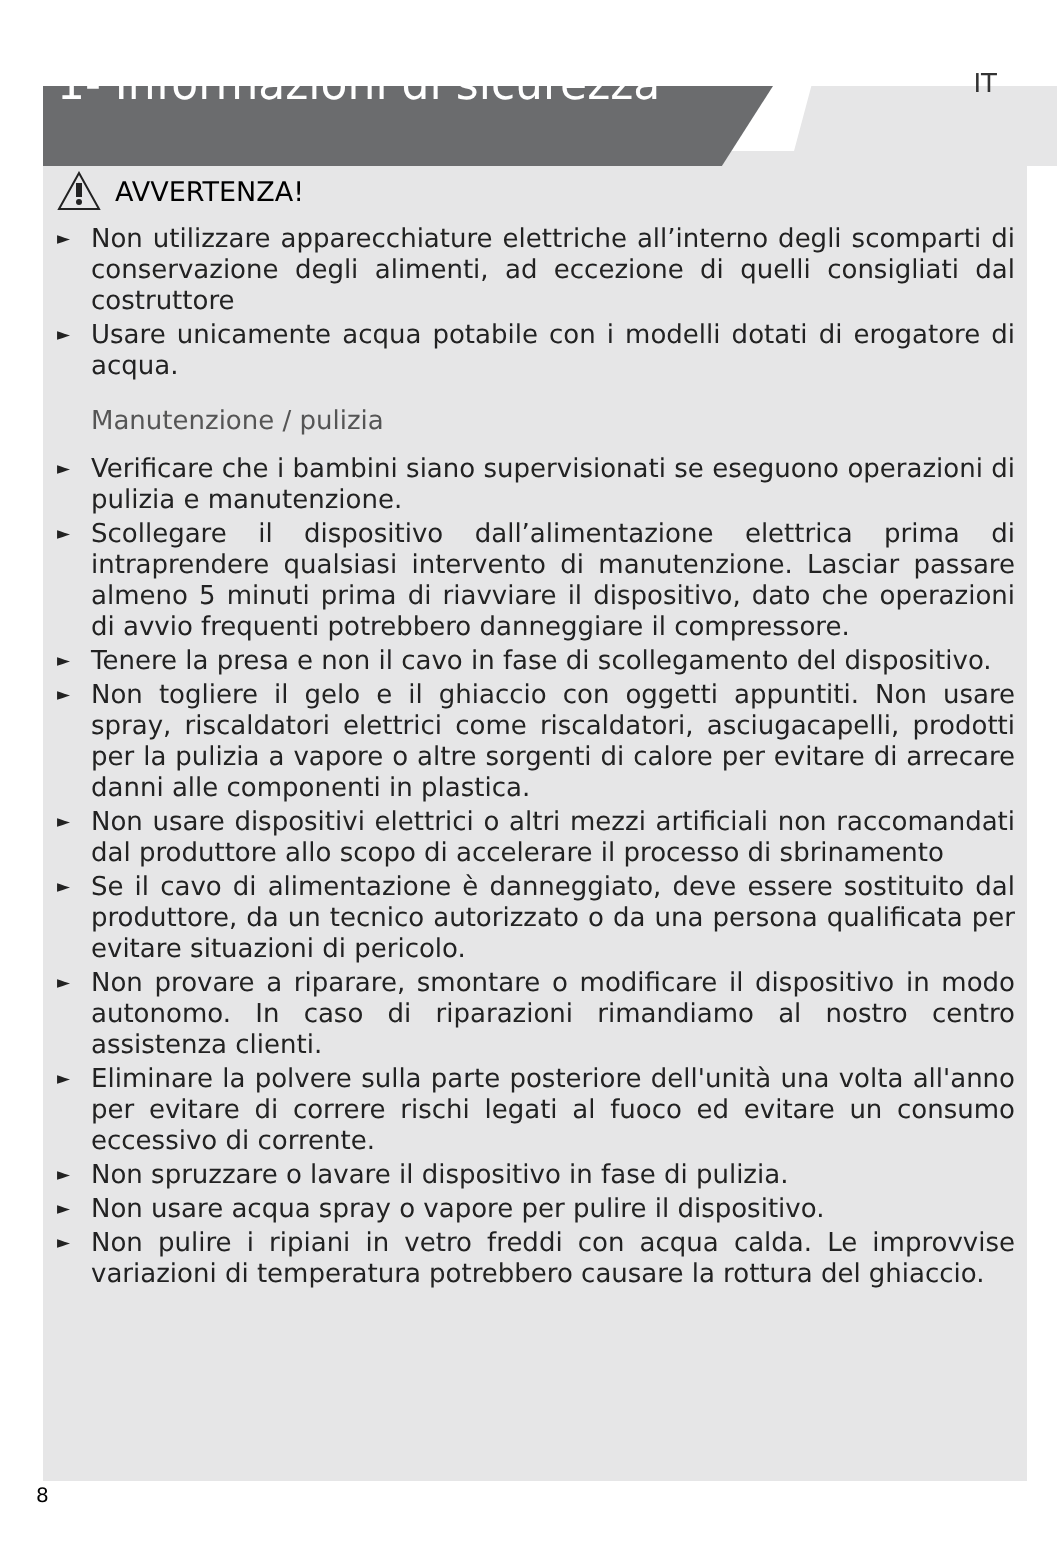1- Informazioni di sicurezza
IT
AVVERTENZA!
► Non utilizzare apparecchiature elettriche all’interno degli scomparti di conservazione degli alimenti, ad eccezione di quelli consigliati dal costruttore
► Usare unicamente acqua potabile con i modelli dotati di erogatore di acqua.
Manutenzione / pulizia
► Verificare che i bambini siano supervisionati se eseguono operazioni di pulizia e manutenzione.
► Scollegare il dispositivo dall’alimentazione elettrica prima di intraprendere qualsiasi intervento di manutenzione. Lasciar passare almeno 5 minuti prima di riavviare il dispositivo, dato che operazioni di avvio frequenti potrebbero danneggiare il compressore.
► Tenere la presa e non il cavo in fase di scollegamento del dispositivo.
► Non togliere il gelo e il ghiaccio con oggetti appuntiti. Non usare spray, riscaldatori elettrici come riscaldatori, asciugacapelli, prodotti per la pulizia a vapore o altre sorgenti di calore per evitare di arrecare danni alle componenti in plastica.
► Non usare dispositivi elettrici o altri mezzi artificiali non raccomandati dal produttore allo scopo di accelerare il processo di sbrinamento
► Se il cavo di alimentazione è danneggiato, deve essere sostituito dal produttore, da un tecnico autorizzato o da una persona qualificata per evitare situazioni di pericolo.
► Non provare a riparare, smontare o modificare il dispositivo in modo autonomo. In caso di riparazioni rimandiamo al nostro centro assistenza clienti.
► Eliminare la polvere sulla parte posteriore dell'unità una volta all'anno per evitare di correre rischi legati al fuoco ed evitare un consumo eccessivo di corrente.
► Non spruzzare o lavare il dispositivo in fase di pulizia.
► Non usare acqua spray o vapore per pulire il dispositivo.
► Non pulire i ripiani in vetro freddi con acqua calda. Le improvvise variazioni di temperatura potrebbero causare la rottura del ghiaccio.
8